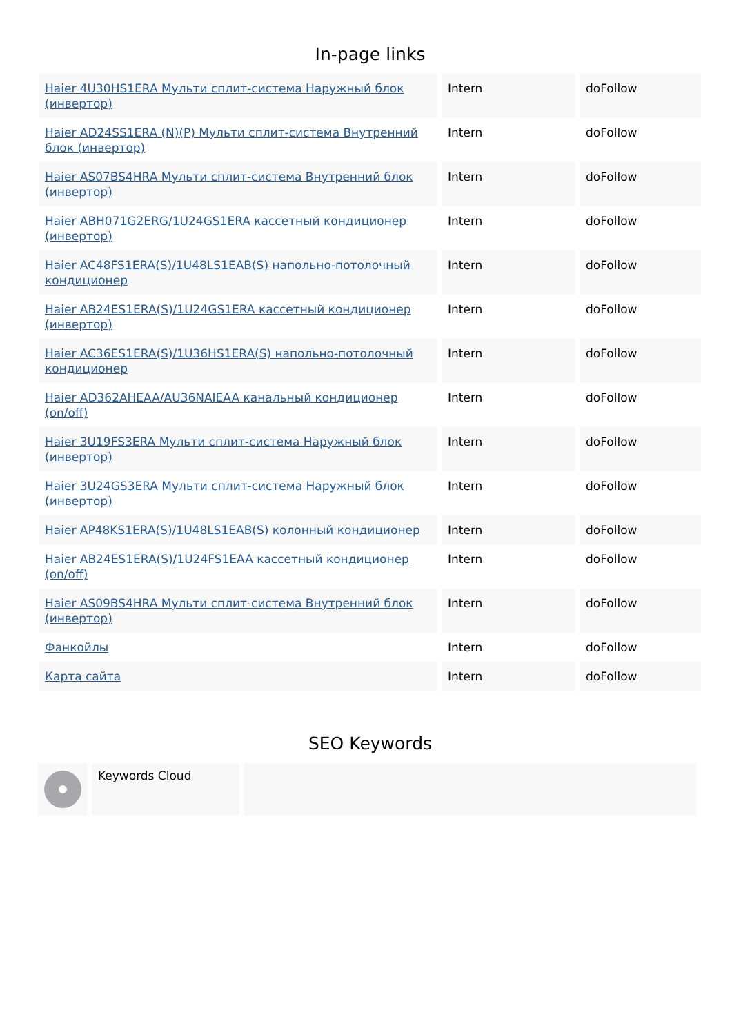In-page links
| Haier 4U30HS1ERA Мульти сплит-система Наружный блок (инвертор) | Intern | doFollow |
| Haier AD24SS1ERA (N)(P) Мульти сплит-система Внутренний блок (инвертор) | Intern | doFollow |
| Haier AS07BS4HRA Мульти сплит-система Внутренний блок (инвертор) | Intern | doFollow |
| Haier ABH071G2ERG/1U24GS1ERA кассетный кондиционер (инвертор) | Intern | doFollow |
| Haier AC48FS1ERA(S)/1U48LS1EAB(S) напольно-потолочный кондиционер | Intern | doFollow |
| Haier AB24ES1ERA(S)/1U24GS1ERA кассетный кондиционер (инвертор) | Intern | doFollow |
| Haier AC36ES1ERA(S)/1U36HS1ERA(S) напольно-потолочный кондиционер | Intern | doFollow |
| Haier AD362AHEAA/AU36NAIEAA канальный кондиционер (on/off) | Intern | doFollow |
| Haier 3U19FS3ERA Мульти сплит-система Наружный блок (инвертор) | Intern | doFollow |
| Haier 3U24GS3ERA Мульти сплит-система Наружный блок (инвертор) | Intern | doFollow |
| Haier AP48KS1ERA(S)/1U48LS1EAB(S) колонный кондиционер | Intern | doFollow |
| Haier AB24ES1ERA(S)/1U24FS1EAA кассетный кондиционер (on/off) | Intern | doFollow |
| Haier AS09BS4HRA Мульти сплит-система Внутренний блок (инвертор) | Intern | doFollow |
| Фанкойлы | Intern | doFollow |
| Карта сайта | Intern | doFollow |
SEO Keywords
Keywords Cloud